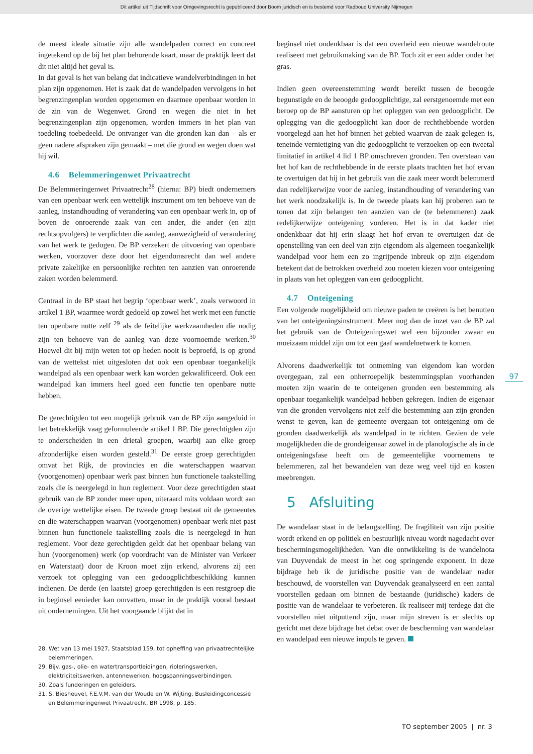Dit artikel uit Tijdschrift voor Omgevingsrecht is gepubliceerd door Boom juridisch en is bestemd voor Radboud University Nijmegen
de meest ideale situatie zijn alle wandelpaden correct en concreet ingetekend op de bij het plan behorende kaart, maar de praktijk leert dat dit niet altijd het geval is.
In dat geval is het van belang dat indicatieve wandelverbindingen in het plan zijn opgenomen. Het is zaak dat de wandelpaden vervolgens in het begrenzingenplan worden opgenomen en daarmee openbaar worden in de zin van de Wegenwet. Grond en wegen die niet in het begrenzingenplan zijn opgenomen, worden immers in het plan van toedeling toebedeeld. De ontvanger van die gronden kan dan – als er geen nadere afspraken zijn gemaakt – met die grond en wegen doen wat hij wil.
4.6 Belemmeringenwet Privaatrecht
De Belemmeringenwet Privaatrecht<sup>28</sup> (hierna: BP) biedt ondernemers van een openbaar werk een wettelijk instrument om ten behoeve van de aanleg, instandhouding of verandering van een openbaar werk in, op of boven de onroerende zaak van een ander, die ander (en zijn rechtsopvolgers) te verplichten die aanleg, aanwezigheid of verandering van het werk te gedogen. De BP verzekert de uitvoering van openbare werken, voorzover deze door het eigendomsrecht dan wel andere private zakelijke en persoonlijke rechten ten aanzien van onroerende zaken worden belemmerd.
Centraal in de BP staat het begrip ‘openbaar werk’, zoals verwoord in artikel 1 BP, waarmee wordt gedoeld op zowel het werk met een functie ten openbare nutte zelf <sup>29</sup> als de feitelijke werkzaamheden die nodig zijn ten behoeve van de aanleg van deze voornoemde werken.<sup>30</sup> Hoewel dit bij mijn weten tot op heden nooit is beproefd, is op grond van de wettekst niet uitgesloten dat ook een openbaar toegankelijk wandelpad als een openbaar werk kan worden gekwalificeerd. Ook een wandelpad kan immers heel goed een functie ten openbare nutte hebben.
De gerechtigden tot een mogelijk gebruik van de BP zijn aangeduid in het betrekkelijk vaag geformuleerde artikel 1 BP. Die gerechtigden zijn te onderscheiden in een drietal groepen, waarbij aan elke groep afzonderlijke eisen worden gesteld.<sup>31</sup> De eerste groep gerechtigden omvat het Rijk, de provincies en die waterschappen waarvan (voorgenomen) openbaar werk past binnen hun functionele taakstelling zoals die is neergelegd in hun reglement. Voor deze gerechtigden staat gebruik van de BP zonder meer open, uiteraard mits voldaan wordt aan de overige wettelijke eisen. De tweede groep bestaat uit de gemeentes en die waterschappen waarvan (voorgenomen) openbaar werk niet past binnen hun functionele taakstelling zoals die is neergelegd in hun reglement. Voor deze gerechtigden geldt dat het openbaar belang van hun (voorgenomen) werk (op voordracht van de Minister van Verkeer en Waterstaat) door de Kroon moet zijn erkend, alvorens zij een verzoek tot oplegging van een gedoogplichtbeschikking kunnen indienen. De derde (en laatste) groep gerechtigden is een restgroep die in beginsel eenieder kan omvatten, maar in de praktijk vooral bestaat uit ondernemingen. Uit het voorgaande blijkt dat in
28. Wet van 13 mei 1927, Staatsblad 159, tot opheffing van privaatrechtelijke belemmeringen.
29. Bijv. gas-, olie- en watertransportleidingen, rioleringswerken, elektriciteitswerken, antennewerken, hoogspanningsverbindingen.
30. Zoals funderingen en geleiders.
31. S. Biesheuvel, F.E.V.M. van der Woude en W. Wijting, Busleidingconcessie en Belemmeringenwet Privaatrecht, BR 1998, p. 185.
beginsel niet ondenkbaar is dat een overheid een nieuwe wandelroute realiseert met gebruikmaking van de BP. Toch zit er een adder onder het gras.
Indien geen overeenstemming wordt bereikt tussen de beoogde begunstigde en de beoogde gedoogplichtige, zal eerstgenoemde met een beroep op de BP aansturen op het opleggen van een gedoogplicht. De oplegging van die gedoogplicht kan door de rechthebbende worden voorgelegd aan het hof binnen het gebied waarvan de zaak gelegen is, teneinde vernietiging van die gedoogplicht te verzoeken op een tweetal limitatief in artikel 4 lid 1 BP omschreven gronden. Ten overstaan van het hof kan de rechthebbende in de eerste plaats trachten het hof ervan te overtuigen dat hij in het gebruik van die zaak meer wordt belemmerd dan redelijkerwijze voor de aanleg, instandhouding of verandering van het werk noodzakelijk is. In de tweede plaats kan hij proberen aan te tonen dat zijn belangen ten aanzien van de (te belemmeren) zaak redelijkerwijze onteigening vorderen. Het is in dat kader niet ondenkbaar dat hij erin slaagt het hof ervan te overtuigen dat de openstelling van een deel van zijn eigendom als algemeen toegankelijk wandelpad voor hem een zo ingrijpende inbreuk op zijn eigendom betekent dat de betrokken overheid zou moeten kiezen voor onteigening in plaats van het opleggen van een gedoogplicht.
4.7 Onteigening
Een volgende mogelijkheid om nieuwe paden te creëren is het benutten van het onteigeningsinstrument. Meer nog dan de inzet van de BP zal het gebruik van de Onteigeningswet wel een bijzonder zwaar en moeizaam middel zijn om tot een gaaf wandelnetwerk te komen.
Alvorens daadwerkelijk tot ontneming van eigendom kan worden overgegaan, zal een onherroepelijk bestemmingsplan voorhanden moeten zijn waarin de te onteigenen gronden een bestemming als openbaar toegankelijk wandelpad hebben gekregen. Indien de eigenaar van die gronden vervolgens niet zelf die bestemming aan zijn gronden wenst te geven, kan de gemeente overgaan tot onteigening om de gronden daadwerkelijk als wandelpad in te richten. Gezien de vele mogelijkheden die de grondeigenaar zowel in de planologische als in de onteigeningsfase heeft om de gemeentelijke voornemens te belemmeren, zal het bewandelen van deze weg veel tijd en kosten meebrengen.
5 Afsluiting
De wandelaar staat in de belangstelling. De fragiliteit van zijn positie wordt erkend en op politiek en bestuurlijk niveau wordt nagedacht over beschermingsmogelijkheden. Van die ontwikkeling is de wandelnota van Duyvendak de meest in het oog springende exponent. In deze bijdrage heb ik de juridische positie van de wandelaar nader beschouwd, de voorstellen van Duyvendak geanalyseerd en een aantal voorstellen gedaan om binnen de bestaande (juridische) kaders de positie van de wandelaar te verbeteren. Ik realiseer mij terdege dat die voorstellen niet uitputtend zijn, maar mijn streven is er slechts op gericht met deze bijdrage het debat over de bescherming van wandelaar en wandelpad een nieuwe impuls te geven.
97
TO september 2005 | nr. 3